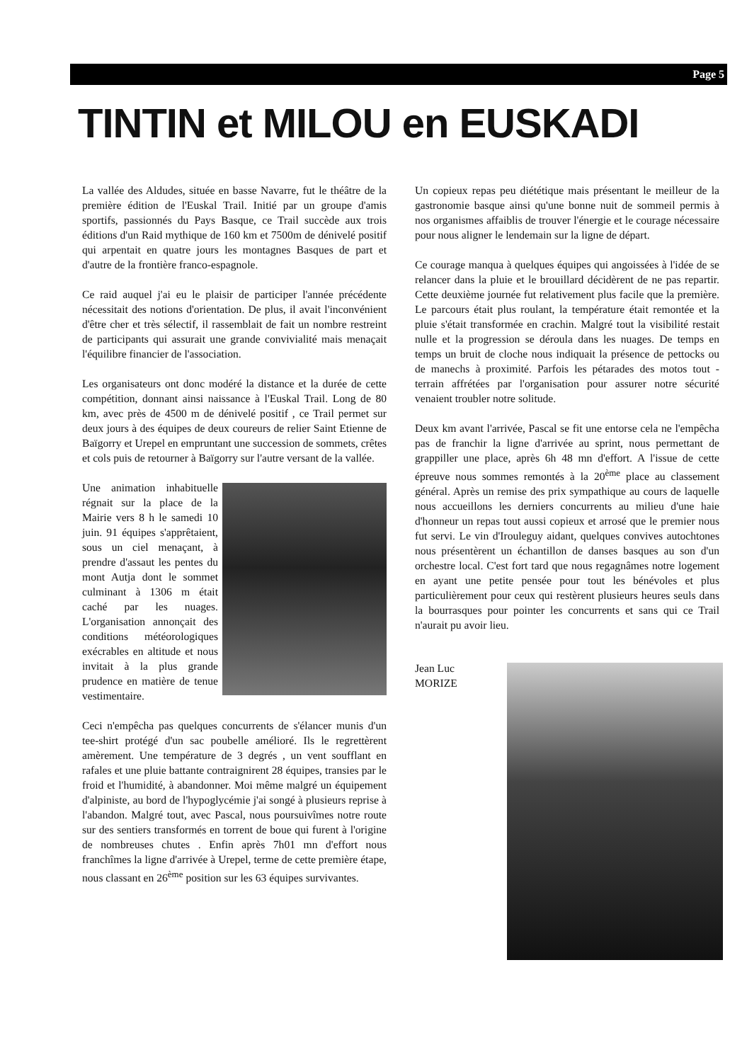Page 5
TINTIN et MILOU en EUSKADI
La vallée des Aldudes, située en basse Navarre, fut le théâtre de la première édition de l'Euskal Trail. Initié par un groupe d'amis sportifs, passionnés du Pays Basque, ce Trail succède aux trois éditions d'un Raid mythique de 160 km et 7500m de dénivelé positif qui arpentait en quatre jours les montagnes Basques de part et d'autre de la frontière franco-espagnole.
Ce raid auquel j'ai eu le plaisir de participer l'année précédente nécessitait des notions d'orientation. De plus, il avait l'inconvénient d'être cher et très sélectif, il rassemblait de fait un nombre restreint de participants qui assurait une grande convivialité mais menaçait l'équilibre financier de l'association.
Les organisateurs ont donc modéré la distance et la durée de cette compétition, donnant ainsi naissance à l'Euskal Trail. Long de 80 km, avec près de 4500 m de dénivelé positif , ce Trail permet sur deux jours à des équipes de deux coureurs de relier Saint Etienne de Baïgorry et Urepel en empruntant une succession de sommets, crêtes et cols puis de retourner à Baïgorry sur l'autre versant de la vallée.
Une animation inhabituelle régnait sur la place de la Mairie vers 8 h le samedi 10 juin. 91 équipes s'apprêtaient, sous un ciel menaçant, à prendre d'assaut les pentes du mont Autja dont le sommet culminant à 1306 m était caché par les nuages. L'organisation annonçait des conditions météorologiques exécrables en altitude et nous invitait à la plus grande prudence en matière de tenue vestimentaire.
Ceci n'empêcha pas quelques concurrents de s'élancer munis d'un tee-shirt protégé d'un sac poubelle amélioré. Ils le regrettèrent amèrement. Une température de 3 degrés , un vent soufflant en rafales et une pluie battante contraignirent 28 équipes, transies par le froid et l'humidité, à abandonner. Moi même malgré un équipement d'alpiniste, au bord de l'hypoglycémie j'ai songé à plusieurs reprise à l'abandon. Malgré tout, avec Pascal, nous poursuivîmes notre route sur des sentiers transformés en torrent de boue qui furent à l'origine de nombreuses chutes . Enfin après 7h01 mn d'effort nous franchîmes la ligne d'arrivée à Urepel, terme de cette première étape, nous classant en 26<sup>ème</sup> position sur les 63 équipes survivantes.
Un copieux repas peu diététique mais présentant le meilleur de la gastronomie basque ainsi qu'une bonne nuit de sommeil permis à nos organismes affaiblis de trouver l'énergie et le courage nécessaire pour nous aligner le lendemain sur la ligne de départ.
Ce courage manqua à quelques équipes qui angoissées à l'idée de se relancer dans la pluie et le brouillard décidèrent de ne pas repartir. Cette deuxième journée fut relativement plus facile que la première. Le parcours était plus roulant, la température était remontée et la pluie s'était transformée en crachin. Malgré tout la visibilité restait nulle et la progression se déroula dans les nuages. De temps en temps un bruit de cloche nous indiquait la présence de pettocks ou de manechs à proximité. Parfois les pétarades des motos tout - terrain affrétées par l'organisation pour assurer notre sécurité venaient troubler notre solitude.
Deux km avant l'arrivée, Pascal se fit une entorse cela ne l'empêcha pas de franchir la ligne d'arrivée au sprint, nous permettant de grappiller une place, après 6h 48 mn d'effort. A l'issue de cette épreuve nous sommes remontés à la 20<sup>ème</sup> place au classement général. Après un remise des prix sympathique au cours de laquelle nous accueillons les derniers concurrents au milieu d'une haie d'honneur un repas tout aussi copieux et arrosé que le premier nous fut servi. Le vin d'Irouleguy aidant, quelques convives autochtones nous présentèrent un échantillon de danses basques au son d'un orchestre local. C'est fort tard que nous regagnâmes notre logement en ayant une petite pensée pour tout les bénévoles et plus particulièrement pour ceux qui restèrent plusieurs heures seuls dans la bourrasques pour pointer les concurrents et sans qui ce Trail n'aurait pu avoir lieu.
Jean Luc
MORIZE